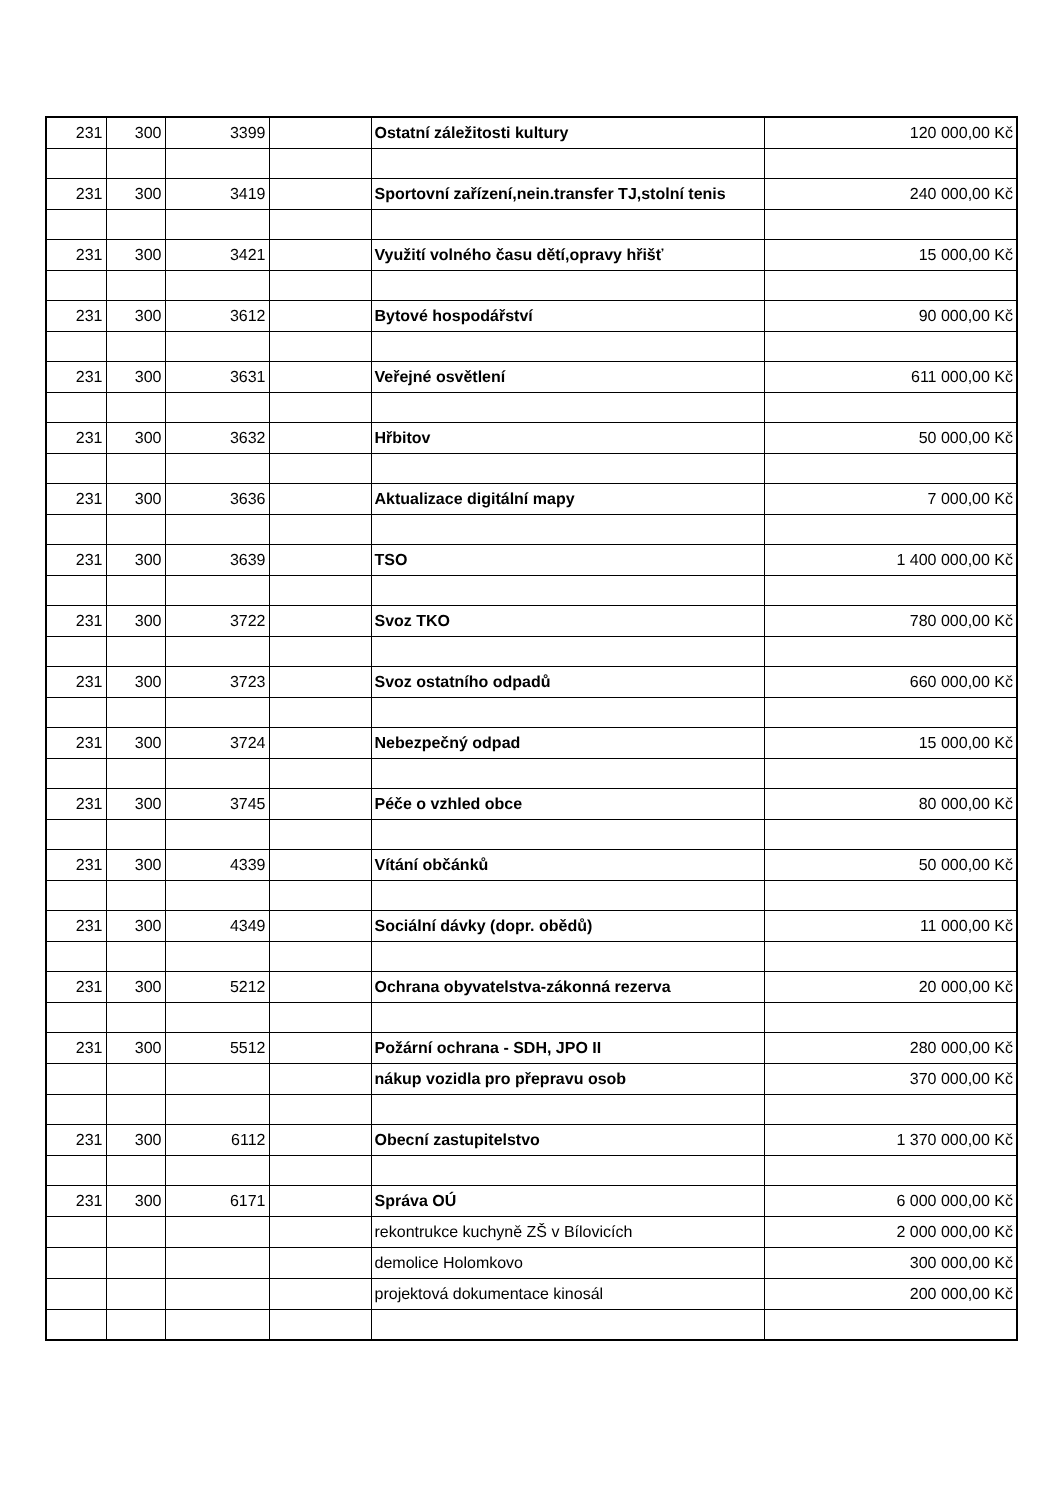| 231 | 300 | 3399 | | Ostatní záležitosti kultury | 120 000,00 Kč |
| 231 | 300 | 3419 | | Sportovní zařízení,nein.transfer TJ,stolní tenis | 240 000,00 Kč |
| 231 | 300 | 3421 | | Využití volného času dětí,opravy hřišť | 15 000,00 Kč |
| 231 | 300 | 3612 | | Bytové hospodářství | 90 000,00 Kč |
| 231 | 300 | 3631 | | Veřejné osvětlení | 611 000,00 Kč |
| 231 | 300 | 3632 | | Hřbitov | 50 000,00 Kč |
| 231 | 300 | 3636 | | Aktualizace digitální mapy | 7 000,00 Kč |
| 231 | 300 | 3639 | | TSO | 1 400 000,00 Kč |
| 231 | 300 | 3722 | | Svoz TKO | 780 000,00 Kč |
| 231 | 300 | 3723 | | Svoz ostatního odpadů | 660 000,00 Kč |
| 231 | 300 | 3724 | | Nebezpečný odpad | 15 000,00 Kč |
| 231 | 300 | 3745 | | Péče o vzhled obce | 80 000,00 Kč |
| 231 | 300 | 4339 | | Vítání občánků | 50 000,00 Kč |
| 231 | 300 | 4349 | | Sociální dávky (dopr. obědů) | 11 000,00 Kč |
| 231 | 300 | 5212 | | Ochrana obyvatelstva-zákonná rezerva | 20 000,00 Kč |
| 231 | 300 | 5512 | | Požární ochrana - SDH, JPO II | 280 000,00 Kč |
| | | | | nákup vozidla pro přepravu osob | 370 000,00 Kč |
| 231 | 300 | 6112 | | Obecní zastupitelstvo | 1 370 000,00 Kč |
| 231 | 300 | 6171 | | Správa OÚ | 6 000 000,00 Kč |
| | | | | rekontrukce kuchyně ZŠ v Bílovicích | 2 000 000,00 Kč |
| | | | | demolice Holomkovo | 300 000,00 Kč |
| | | | | projektová dokumentace kinosál | 200 000,00 Kč |